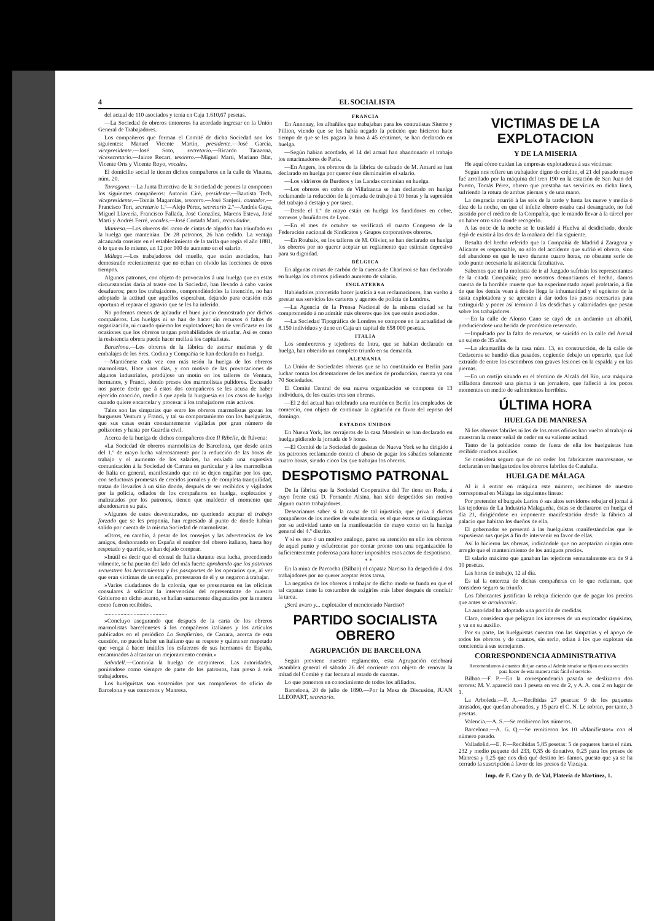4 EL SOCIALISTA
del actual de 110 asociados y tenía en Caja 1.610,67 pesetas.
—La Sociedad de obreros tintoreros ha acordado ingresar en la Unión General de Trabajadores.
Los compañeros que forman el Comité de dicha Sociedad son los siguientes: Manuel Vicente Martín, presidente.—José García, vicepresidente.—José Soto, secretario.—Ricardo Tarazona, vicesecretario.—Jaime Recart, tesorero.—Miguel Martí, Mariano Blat, Vicente Orts y Vicente Royo, vocales.
El domicilio social le tienen dichos compañeros en la calle de Vinatea, núm. 20.
Tarragona.—La Junta Directiva de la Sociedad de peones la componen los siguientes compañeros: Antonio Ciré, presidente.—Bautista Tech, vicepresidente.—Tomás Magarolas, tesorero.—José Sanjeni, contador.—Francisco Tort, secretario 1.º—Alejo Pérez, secretario 2.º—Andrés Gaya, Miguel Llavería, Francisco Fallada, José González, Marcos Esteva, José Martí y Andrés Ferré, vocales.—José Cortada Martí, recaudador.
Manresa.—Los obreros del ramo de cintas de algodón han triunfado en la huelga que mantenían. De 28 patronos, 26 han cedido. La ventaja alcanzada consiste en el establecimiento de la tarifa que regía el año 1881, ó lo que es lo mismo, un 12 por 100 de aumento en el salario.
Málaga.—Los trabajadores del muelle, que están asociados, han demostrado recientemente que no echan en olvido las lecciones de otros tiempos.
Algunos patronos, con objeto de provocarlos á una huelga que en estas circunstancias daría al traste con la Sociedad, han llevado á cabo varios desafueros; pero los trabajadores, comprendiéndoles la intención, no han adoptado la actitud que aquéllos esperaban, dejando para ocasión más oportuna el reparar el agravio que se les ha inferido.
No podemos menos de aplaudir el buen juicio demostrado por dichos compañeros. Las huelgas ni se han de hacer sin recursos ó faltos de organización, ni cuando quieran los explotadores; han de verificarse en las ocasiones que los obreros tengan probabilidades de triunfar. Así es como la resistencia obrera puede hacer mella á los capitalistas.
Barcelona.—Los obreros de la fábrica de aserrar maderas y de embalajes de los Sres. Codina y Compañía se han declarado en huelga.
—Mantiénese cada vez con más tesón la huelga de los obreros marmolistas. Hace unos días, y con motivo de las provocaciones de algunos industriales, prodújose un motín en los talleres de Ventura, hermanos, y Franci, siendo presos dos marmolistas pulidores. Excusado nos parece decir que á estos dos compañeros se les acusa de haber ejercido coacción, medio á que apela la burguesía en los casos de huelga cuando quiere encarcelar y procesar á los trabajadores más activos.
Tales son las simpatías que entre los obreros marmolistas gozan los burgueses Ventura y Franci, y tal su comportamiento con los huelguistas, que sus casas están constantemente vigiladas por gran número de polizontes y hasta por Guardia civil.
Acerca de la huelga de dichos compañeros dice Il Ribelle, de Rávena:
«La Sociedad de obreros marmolistas de Barcelona, que desde antes del 1.º de mayo lucha valerosamente por la reducción de las horas de trabajo y el aumento de los salarios, ha enviado una expresiva comunicación á la Sociedad de Carrara en particular y á los marmolistas de Italia en general, manifestando que no se dejen engañar por los que, con seductoras promesas de crecidos jornales y de completa tranquilidad, tratan de llevarlos á un sitio donde, después de ser recibidos y vigilados por la policía, odiados de los compañeros en huelga, explotados y maltratados por los patronos, tienen que maldecir el momento que abandonaron su país.
»Algunos de estos desventurados, no queriendo aceptar el trabajo forzado que se les proponía, han regresado al punto de donde habían salido por cuenta de la misma Sociedad de marmolistas.
»Otros, en cambio, á pesar de los consejos y las advertencias de los amigos, deshonrando en España el nombre del obrero italiano, hasta hoy respetado y querido, se han dejado comprar.
»Inútil es decir que el cónsul de Italia durante esta lucha, procediendo vilmente, se ha puesto del lado del más fuerte aprobando que los patronos secuestren las herramientas y los pasaportes de los operarios que, al ver que eran víctimas de un engaño, protestaron de él y se negaron á trabajar.
»Varios ciudadanos de la colonia, que se presentaron en las oficinas consulares á solicitar la intervención del representante de nuestro Gobierno en dicho asunto, se hallan sumamente disgustados por la manera como fueron recibidos.
...........................................
»Concluyo asegurando que después de la carta de los obreros marmolistas barceloneses á los compañeros italianos y los artículos publicados en el periódico Lo Sveglierino, de Carrara, acerca de esta cuestión, no puede haber un italiano que se respete y quiera ser respetado que venga á hacer inútiles los esfuerzos de sus hermanos de España, encaminados á alcanzar un mejoramiento común.»
Sabadell.—Continúa la huelga de carpinteros. Las autoridades, poniéndose como siempre de parte de los patronos, han preso á seis trabajadores.
Los huelguistas son sostenidos por sus compañeros de oficio de Barcelona y sus contornos y Manresa.
FRANCIA
En Annonay, los albañiles que trabajaban para los contratistas Siterre y Pillion, viendo que se les había negado la petición que hicieron hace tiempo de que se les pagara la hora á 45 céntimos, se han declarado en huelga.
—Según habían acordado, el 14 del actual han abandonado el trabajo los entarimadores de París.
—En Angers, los obreros de la fábrica de calzado de M. Amard se han declarado en huelga por querer éste disminuirles el salario.
—Los vidrieros de Burdeos y las Landas continúan en huelga.
—Los obreros en cobre de Villafranca se han declarado en huelga reclamando la reducción de la jornada de trabajo á 10 horas y la supresión del trabajo á destajo y por tarea.
—Desde el 1.º de mayo están en huelga los fundidores en cobre, torneros y bruñidores de Lyon.
—En el mes de octubre se verificará el cuarto Congreso de la Federación nacional de Sindicatos y Grupos corporativos obreros.
—En Roubaix, en los talleres de M. Olivier, se han declarado en huelga los obreros por no querer aceptar un reglamento que estiman depresivo para su dignidad.
BÉLGICA
En algunas minas de carbón de la cuenca de Charleroi se han declarado en huelga los obreros pidiendo aumento de salario.
INGLATERRA
Habiéndoles prometido hacer justicia á sus reclamaciones, han vuelto á prestar sus servicios los carteros y agentes de policía de Londres.
—La Agencia de la Prensa Nacional de la misma ciudad se ha comprometido á no admitir más obreros que los que estén asociados.
—La Sociedad Tipográfica de Londres se compone en la actualidad de 8.150 individuos y tiene en Caja un capital de 658 000 pesetas.
ITALIA
Los sombrereros y tejedores de Intra, que se habían declarado en huelga, han obtenido un completo triunfo en su demanda.
ALEMANIA
La Unión de Sociedades obreras que se ha constituído en Berlín para luchar contra los detentadores de los medios de producción, cuenta ya con 70 Sociedades.
El Comité Central de esa nueva organización se compone de 13 individuos, de los cuales tres son obreras.
—El 2 del actual han celebrado una reunión en Berlín los empleados de comercio, con objeto de continuar la agitación en favor del reposo del domingo.
ESTADOS UNIDOS
En Nueva York, los cerrajeros de la casa Moeslein se han declarado en huelga pidiendo la jornada de 9 horas.
—El Comité de la Sociedad de gasistas de Nueva York se ha dirigido á los patronos reclamando contra el abuso de pagar los sábados solamente cuatro horas, siendo cinco las que trabajan los obreros.
DESPOTISMO PATRONAL
De la fábrica que la Sociedad Cooperativa del Ter tiene en Roda, á cuyo frente está D. Fernando Alsina, han sido despedidos sin motivo alguno cuatro trabajadores.
Desearíamos saber si la causa de tal injusticia, que priva á dichos compañeros de los medios de subsistencia, es el que éstos se distinguieran por su actividad tanto en la manifestación de mayo como en la huelga general del 4.º distrito.
Y si es esto ó un motivo análogo, paren su atención en ello los obreros de aquel punto y esfuércense por contar pronto con una organización lo suficientemente poderosa para hacer imposibles esos actos de despotismo.
* *
En la mina de Parcocha (Bilbao) el capataz Narciso ha despedido á dos trabajadores por no querer aceptar éstos tarea.
La negativa de los obreros á trabajar de dicho modo se funda en que el tal capataz tiene la costumbre de exigirles más labor después de concluir la tarea.
¿Será avaro y... explotador el mencionado Narciso?
PARTIDO SOCIALISTA OBRERO
AGRUPACIÓN DE BARCELONA
Según previene nuestro reglamento, esta Agrupación celebrará asamblea general el sábado 26 del corriente con objeto de renovar la mitad del Comité y dar lectura al estado de cuentas.
Lo que ponemos en conocimiento de todos los afiliados.
Barcelona, 20 de julio de 1890.—Por la Mesa de Discusión, JUAN LLEOPART, secretario.
VICTIMAS DE LA EXPLOTACION
Y DE LA MISERIA
He aquí cómo cuidan las empresas explotadoras á sus víctimas:
Según nos refiere un trabajador digno de crédito, el 21 del pasado mayo fué arrollado por la máquina del tren 190 en la estación de San Juan del Puerto, Tomás Pérez, obrero que prestaba sus servicios en dicha línea, sufriendo la rotura de ambas piernas y de una mano.
La desgracia ocurrió á las seis de la tarde y hasta las nueve y media ó diez de la noche, en que el infeliz obrero estaba casi desangrado, no fué asistido por el médico de la Compañía, que le mandó llevar á la cárcel por no haber otro sitio donde recogerlo.
A las once de la noche se le trasladó á Huelva al desdichado, donde dejó de existir á las dos de la mañana del día siguiente.
Resulta del hecho referido que la Compañía de Madrid á Zaragoza y Alicante es responsable, no sólo del accidente que sufrió el obrero, sino del abandono en que le tuvo durante cuatro horas, no obstante serle de todo punto necesaria la asistencia facultativa.
Sabemos que ni la molestia de ir al Juzgado sufrirán los representantes de la citada Compañía; pero nosotros denunciamos el hecho, damos cuenta de la horrible muerte que ha experimentado aquel proletario, á fin de que los demás vean á dónde llega la inhumanidad y el egoísmo de la casta explotadora y se apresten á dar todos los pasos necesarios para extinguirla y poner así término á las desdichas y calamidades que pesan sobre los trabajadores.
—En la calle de Alonso Cano se cayó de un andamio un albañil, produciéndose una herida de pronóstico reservado.
—Impulsado por la falta de recursos, se suicidó en la calle del Arenal un sujeto de 35 años.
—La alcantarilla de la casa núm. 13, en construcción, de la calle de Cedaceros se hundió días pasados, cogiendo debajo un operario, que fué extraído de entre los escombros con graves lesiones en la espalda y en las piernas.
—En un cortijo situado en el término de Alcalá del Río, una máquina trilladora destrozó una pierna á un jornalero, que falleció á los pocos momentos en medio de sufrimientos horribles.
ÚLTIMA HORA
HUELGA DE MANRESA
Ni los obreros fabriles ni los de los otros oficios han vuelto al trabajo ni muestran la menor señal de ceder en su valiente actitud.
Tanto de la población como de fuera de ella los huelguistas han recibido muchos auxilios.
Se considera seguro que de no ceder los fabricantes manresanos, se declararán en huelga todos los obreros fabriles de Cataluña.
HUELGA DE MÁLAGA
Al ir á entrar en máquina este número, recibimos de nuestro corresponsal en Málaga las siguientes líneas:
Por pretender el burgués Larios ó sus altos servidores rebajar el jornal á las tejedoras de La Industria Malagueña, éstas se declararon en huelga el día 21, dirigiéndose en imponente manifestación desde la fábrica al palacio que habitan los dueños de ella.
El gobernador se presentó á las huelguistas manifestándolas que le expusieran sus quejas á fin de intervenir en favor de ellas.
Así lo hicieron las obreras, indicándole que no aceptarían ningún otro arreglo que el mantenimiento de los antiguos precios.
El salario máximo que ganaban las tejedoras semanalmente era de 9 á 10 pesetas.
Las horas de trabajo, 12 al día.
Es tal la entereza de dichas compañeras en lo que reclaman, que considero seguro su triunfo.
Los fabricantes justifican la rebaja diciendo que de pagar los precios que antes se arruinarnía.
La autoridad ha adoptado una porción de medidas.
Claro, considera que peligran los intereses de un explotador riquísimo, y va en su auxilio.
Por su parte, las huelguistas cuentan con las simpatías y el apoyo de todos los obreros y de cuantos, sin serlo, odian á los que explotan sin conciencia á sus semejantes.
CORRESPONDENCIA ADMINISTRATIVA
Recomendamos á cuantos dirijan cartas al Administrador se fijen en esta sección para hacer de esta manera más fácil el servicio.
Bilbao.—F. P.—En la correspondencia pasada se deslizaron dos errores: M. V. apareció con 1 peseta en vez de 2, y A. A. con 2 en lugar de 1.
La Arboleda.—F. A.—Recibidas 27 pesetas: 9 de los paquetes atrasados, que quedan abonados, y 15 para el C. N. Le sobran, por tanto, 3 pesetas.
Valencia.—A. S.—Se recibieron los números.
Barcelona.—A. G. Q.—Se remitieron los 10 «Manifiestos» con el número pasado.
Valladolid.—E. P.—Recibidas 5,85 pesetas: 5 de paquetes hasta el núm. 232 y medio paquete del 233, 0,35 de donativo, 0,25 para los presos de Manresa y 0,25 que nos dirá qué destino les damos, puesto que ya se ha cerrado la suscripción á favor de los presos de Vizcaya.
Imp. de F. Cao y D. de Val, Platería de Martínez, 1.